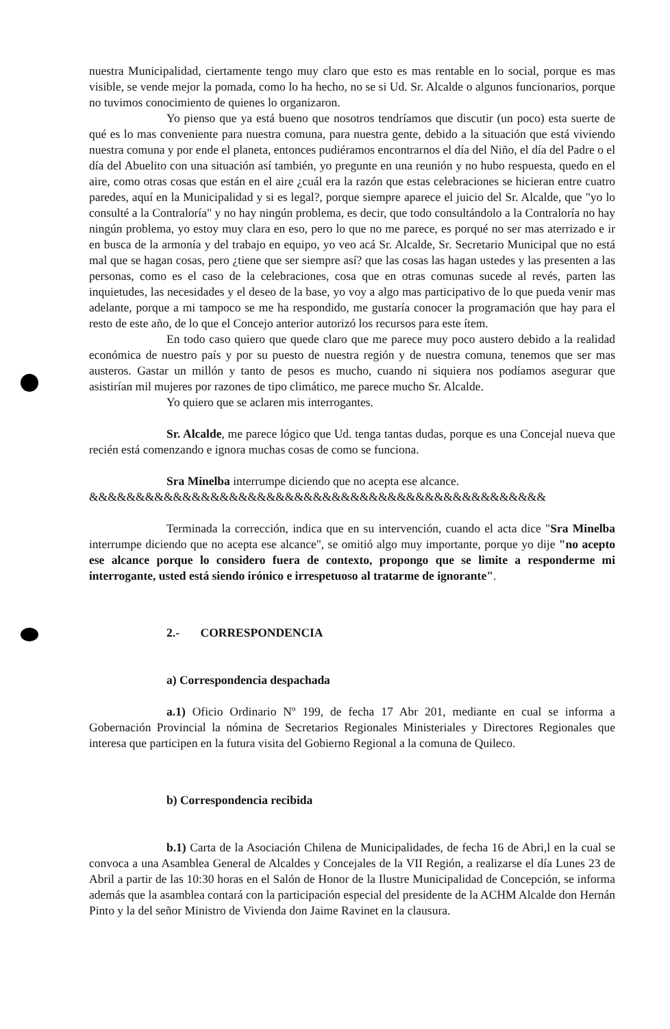nuestra Municipalidad, ciertamente tengo muy claro que esto es mas rentable en lo social, porque es mas visible, se vende mejor la pomada, como lo ha hecho, no se si Ud. Sr. Alcalde o algunos funcionarios, porque no tuvimos conocimiento de quienes lo organizaron.
Yo pienso que ya está bueno que nosotros tendríamos que discutir (un poco) esta suerte de qué es lo mas conveniente para nuestra comuna, para nuestra gente, debido a la situación que está viviendo nuestra comuna y por ende el planeta, entonces pudiéramos encontrarnos el día del Niño, el día del Padre o el día del Abuelito con una situación así también, yo pregunte en una reunión y no hubo respuesta, quedo en el aire, como otras cosas que están en el aire ¿cuál era la razón que estas celebraciones se hicieran entre cuatro paredes, aquí en la Municipalidad y si es legal?, porque siempre aparece el juicio del Sr. Alcalde, que "yo lo consulté a la Contraloría" y no hay ningún problema, es decir, que todo consultándolo a la Contraloría no hay ningún problema, yo estoy muy clara en eso, pero lo que no me parece, es porqué no ser mas aterrizado e ir en busca de la armonía y del trabajo en equipo, yo veo acá Sr. Alcalde, Sr. Secretario Municipal que no está mal que se hagan cosas, pero ¿tiene que ser siempre así? que las cosas las hagan ustedes y las presenten a las personas, como es el caso de la celebraciones, cosa que en otras comunas sucede al revés, parten las inquietudes, las necesidades y el deseo de la base, yo voy a algo mas participativo de lo que pueda venir mas adelante, porque a mi tampoco se me ha respondido, me gustaría conocer la programación que hay para el resto de este año, de lo que el Concejo anterior autorizó los recursos para este ítem.
En todo caso quiero que quede claro que me parece muy poco austero debido a la realidad económica de nuestro país y por su puesto de nuestra región y de nuestra comuna, tenemos que ser mas austeros. Gastar un millón y tanto de pesos es mucho, cuando ni siquiera nos podíamos asegurar que asistirían mil mujeres por razones de tipo climático, me parece mucho Sr. Alcalde.
Yo quiero que se aclaren mis interrogantes.
Sr. Alcalde, me parece lógico que Ud. tenga tantas dudas, porque es una Concejal nueva que recién está comenzando e ignora muchas cosas de como se funciona.
Sra Minelba interrumpe diciendo que no acepta ese alcance.
&&&&&&&&&&&&&&&&&&&&&&&&&&&&&&&&&&&&&&&&&&&&&&&&&
Terminada la corrección, indica que en su intervención, cuando el acta dice "Sra Minelba interrumpe diciendo que no acepta ese alcance", se omitió algo muy importante, porque yo dije "no acepto ese alcance porque lo considero fuera de contexto, propongo que se limite a responderme mi interrogante, usted está siendo irónico e irrespetuoso al tratarme de ignorante".
2.- CORRESPONDENCIA
a) Correspondencia despachada
a.1) Oficio Ordinario Nº 199, de fecha 17 Abr 201, mediante en cual se informa a Gobernación Provincial la nómina de Secretarios Regionales Ministeriales y Directores Regionales que interesa que participen en la futura visita del Gobierno Regional a la comuna de Quileco.
b) Correspondencia recibida
b.1) Carta de la Asociación Chilena de Municipalidades, de fecha 16 de Abri,l en la cual se convoca a una Asamblea General de Alcaldes y Concejales de la VII Región, a realizarse el día Lunes 23 de Abril a partir de las 10:30 horas en el Salón de Honor de la Ilustre Municipalidad de Concepción, se informa además que la asamblea contará con la participación especial del presidente de la ACHM Alcalde don Hernán Pinto y la del señor Ministro de Vivienda don Jaime Ravinet en la clausura.